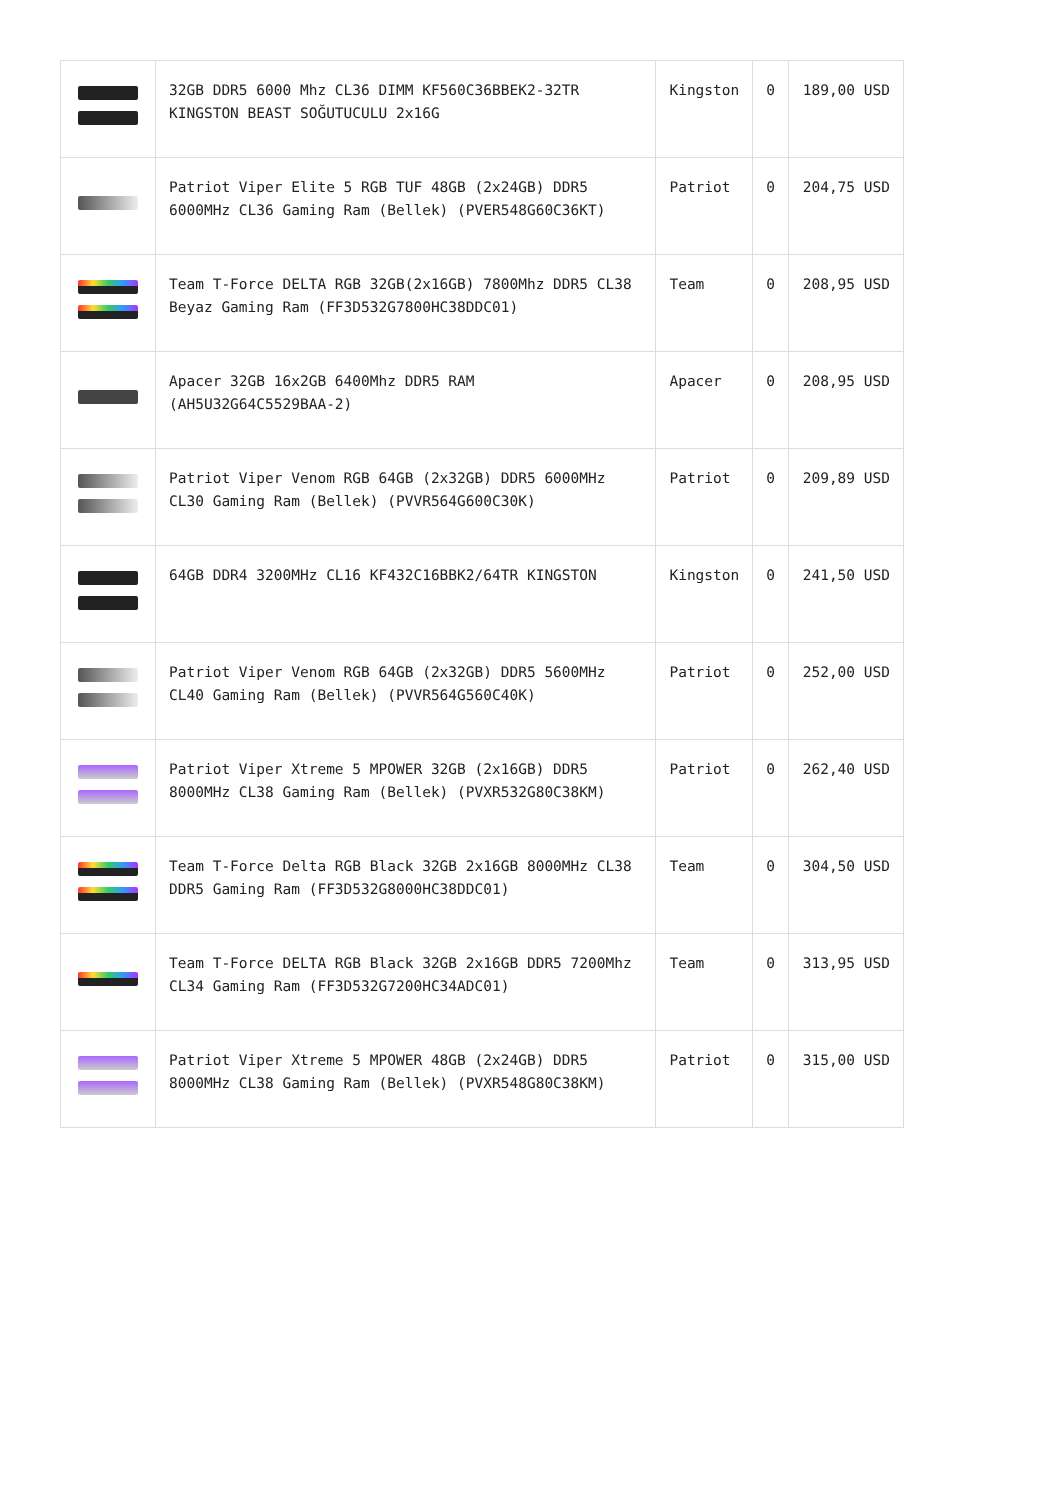| | 32GB DDR5 6000 Mhz CL36 DIMM KF560C36BBEK2-32TR KINGSTON BEAST SOĞUTUCULU 2x16G | Kingston | 0 | 189,00 USD |
| | Patriot Viper Elite 5 RGB TUF 48GB (2x24GB) DDR5 6000MHz CL36 Gaming Ram (Bellek) (PVER548G60C36KT) | Patriot | 0 | 204,75 USD |
| | Team T-Force DELTA RGB 32GB(2x16GB) 7800Mhz DDR5 CL38 Beyaz Gaming Ram (FF3D532G7800HC38DDC01) | Team | 0 | 208,95 USD |
| | Apacer 32GB 16x2GB 6400Mhz DDR5 RAM (AH5U32G64C5529BAA-2) | Apacer | 0 | 208,95 USD |
| | Patriot Viper Venom RGB 64GB (2x32GB) DDR5 6000MHz CL30 Gaming Ram (Bellek) (PVVR564G600C30K) | Patriot | 0 | 209,89 USD |
| | 64GB DDR4 3200MHz CL16 KF432C16BBK2/64TR KINGSTON | Kingston | 0 | 241,50 USD |
| | Patriot Viper Venom RGB 64GB (2x32GB) DDR5 5600MHz CL40 Gaming Ram (Bellek) (PVVR564G560C40K) | Patriot | 0 | 252,00 USD |
| | Patriot Viper Xtreme 5 MPOWER 32GB (2x16GB) DDR5 8000MHz CL38 Gaming Ram (Bellek) (PVXR532G80C38KM) | Patriot | 0 | 262,40 USD |
| | Team T-Force Delta RGB Black 32GB 2x16GB 8000MHz CL38 DDR5 Gaming Ram (FF3D532G8000HC38DDC01) | Team | 0 | 304,50 USD |
| | Team T-Force DELTA RGB Black 32GB 2x16GB DDR5 7200Mhz CL34 Gaming Ram (FF3D532G7200HC34ADC01) | Team | 0 | 313,95 USD |
| | Patriot Viper Xtreme 5 MPOWER 48GB (2x24GB) DDR5 8000MHz CL38 Gaming Ram (Bellek) (PVXR548G80C38KM) | Patriot | 0 | 315,00 USD |